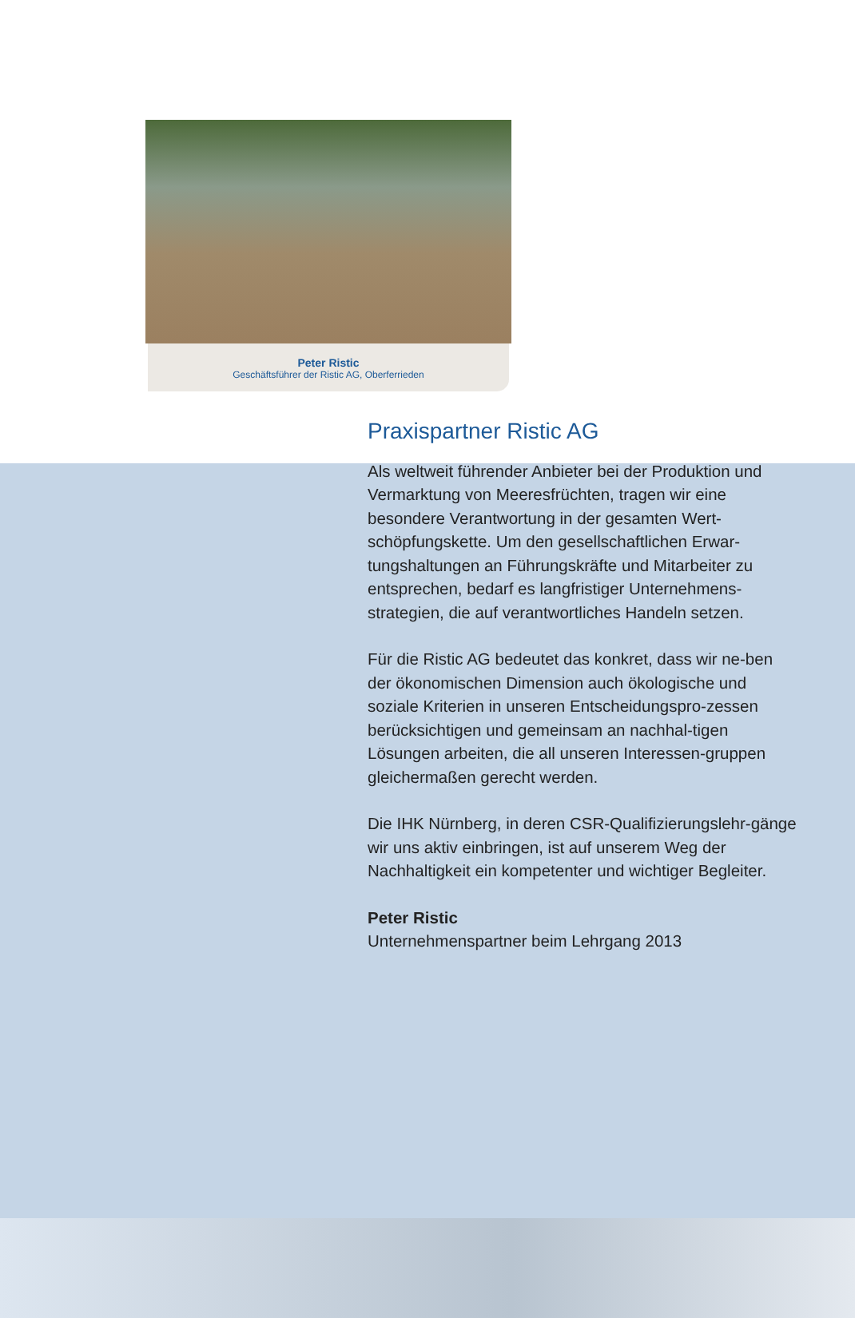Peter Ristic
Geschäftsführer der Ristic AG, Oberferrieden
Praxispartner Ristic AG
Als weltweit führender Anbieter bei der Produktion und Vermarktung von Meeresfrüchten, tragen wir eine besondere Verantwortung in der gesamten Wert-schöpfungskette. Um den gesellschaftlichen Erwar-tungshaltungen an Führungskräfte und Mitarbeiter zu entsprechen, bedarf es langfristiger Unternehmens-strategien, die auf verantwortliches Handeln setzen.
Für die Ristic AG bedeutet das konkret, dass wir ne-ben der ökonomischen Dimension auch ökologische und soziale Kriterien in unseren Entscheidungspro-zessen berücksichtigen und gemeinsam an nachhal-tigen Lösungen arbeiten, die all unseren Interessen-gruppen gleichermaßen gerecht werden.
Die IHK Nürnberg, in deren CSR-Qualifizierungslehr-gänge wir uns aktiv einbringen, ist auf unserem Weg der Nachhaltigkeit ein kompetenter und wichtiger Begleiter.
Peter Ristic
Unternehmenspartner beim Lehrgang 2013